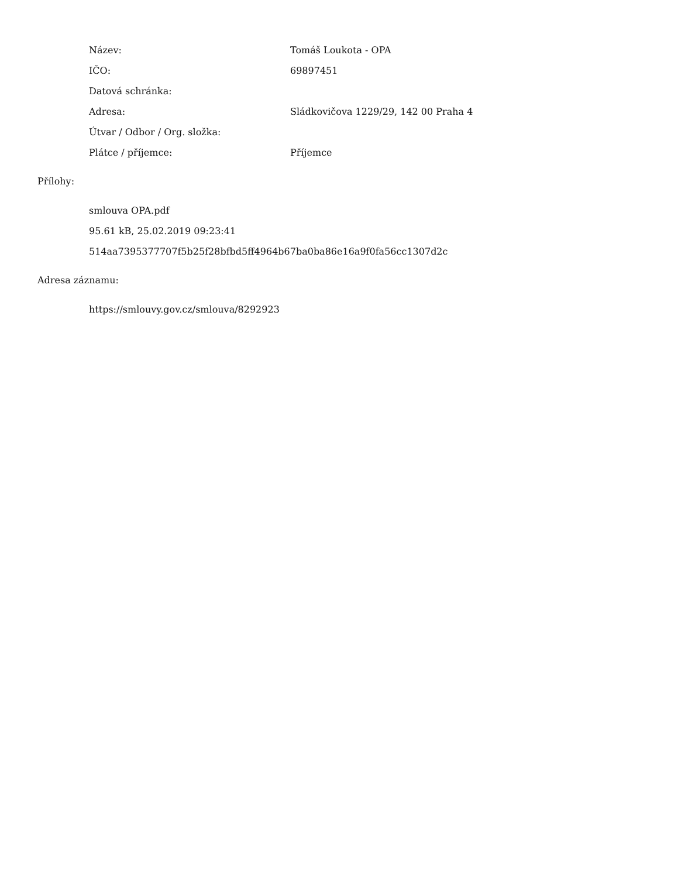| Název: | Tomáš Loukota - OPA |
| IČO: | 69897451 |
| Datová schránka: | |
| Adresa: | Sládkovičova 1229/29, 142 00 Praha 4 |
| Útvar / Odbor / Org. složka: | |
| Plátce / příjemce: | Příjemce |
Přílohy:
smlouva OPA.pdf
95.61 kB, 25.02.2019 09:23:41
514aa7395377707f5b25f28bfbd5ff4964b67ba0ba86e16a9f0fa56cc1307d2c
Adresa záznamu:
https://smlouvy.gov.cz/smlouva/8292923